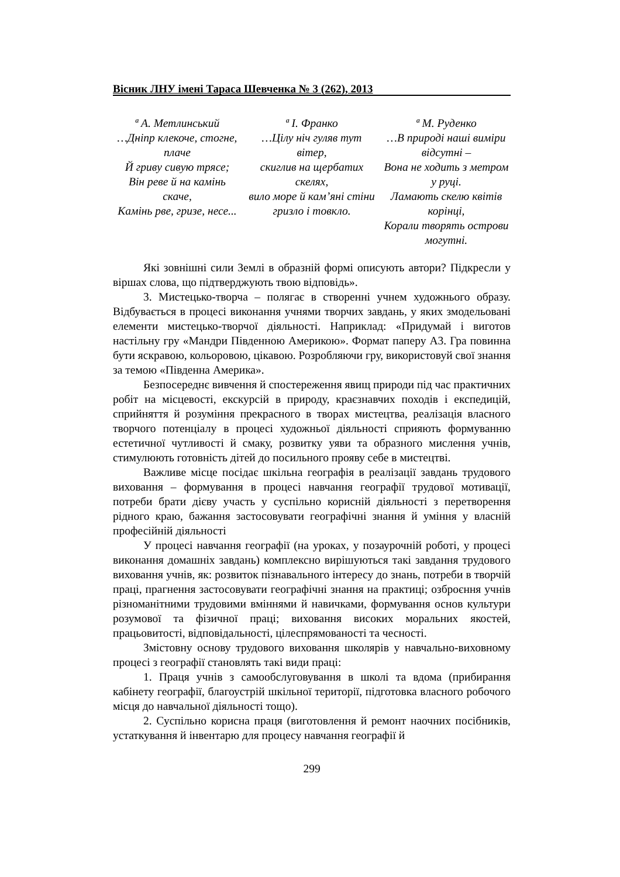Вісник ЛНУ імені Тараса Шевченка № 3 (262), 2013
ª А. Метлинський
…Дніпр клекоче, стогне, плаче
Й гриву сивую трясе;
Він реве й на камінь скаче,
Камінь рве, гризе, несе...
ª І. Франко
…Цілу ніч гуляв тут вітер,
скиглив на щербатих скелях,
вило море й кам’яні стіни гризло і товкло.
ª М. Руденко
…В природі наші виміри відсутні –
Вона не ходить з метром у руці.
Ламають скелю квітів корінці,
Корали творять острови могутні.
Які зовнішні сили Землі в образній формі описують автори? Підкресли у віршах слова, що підтверджують твою відповідь».
3. Мистецько-творча – полягає в створенні учнем художнього образу. Відбувається в процесі виконання учнями творчих завдань, у яких змодельовані елементи мистецько-творчої діяльності. Наприклад: «Придумай і виготов настільну гру «Мандри Південною Америкою». Формат паперу А3. Гра повинна бути яскравою, кольоровою, цікавою. Розробляючи гру, використовуй свої знання за темою «Південна Америка».
Безпосереднє вивчення й спостереження явищ природи під час практичних робіт на місцевості, екскурсій в природу, краєзнавчих походів і експедицій, сприйняття й розуміння прекрасного в творах мистецтва, реалізація власного творчого потенціалу в процесі художньої діяльності сприяють формуванню естетичної чутливості й смаку, розвитку уяви та образного мислення учнів, стимулюють готовність дітей до посильного прояву себе в мистецтві.
Важливе місце посідає шкільна географія в реалізації завдань трудового виховання – формування в процесі навчання географії трудової мотивації, потреби брати дієву участь у суспільно корисній діяльності з перетворення рідного краю, бажання застосовувати географічні знання й уміння у власній професійній діяльності
У процесі навчання географії (на уроках, у позаурочній роботі, у процесі виконання домашніх завдань) комплексно вирішуються такі завдання трудового виховання учнів, як: розвиток пізнавального інтересу до знань, потреби в творчій праці, прагнення застосовувати географічні знання на практиці; озброєння учнів різноманітними трудовими вміннями й навичками, формування основ культури розумової та фізичної праці; виховання високих моральних якостей, працьовитості, відповідальності, цілеспрямованості та чесності.
Змістовну основу трудового виховання школярів у навчально-виховному процесі з географії становлять такі види праці:
1. Праця учнів з самообслуговування в школі та вдома (прибирання кабінету географії, благоустрій шкільної території, підготовка власного робочого місця до навчальної діяльності тощо).
2. Суспільно корисна праця (виготовлення й ремонт наочних посібників, устаткування й інвентарю для процесу навчання географії й
299